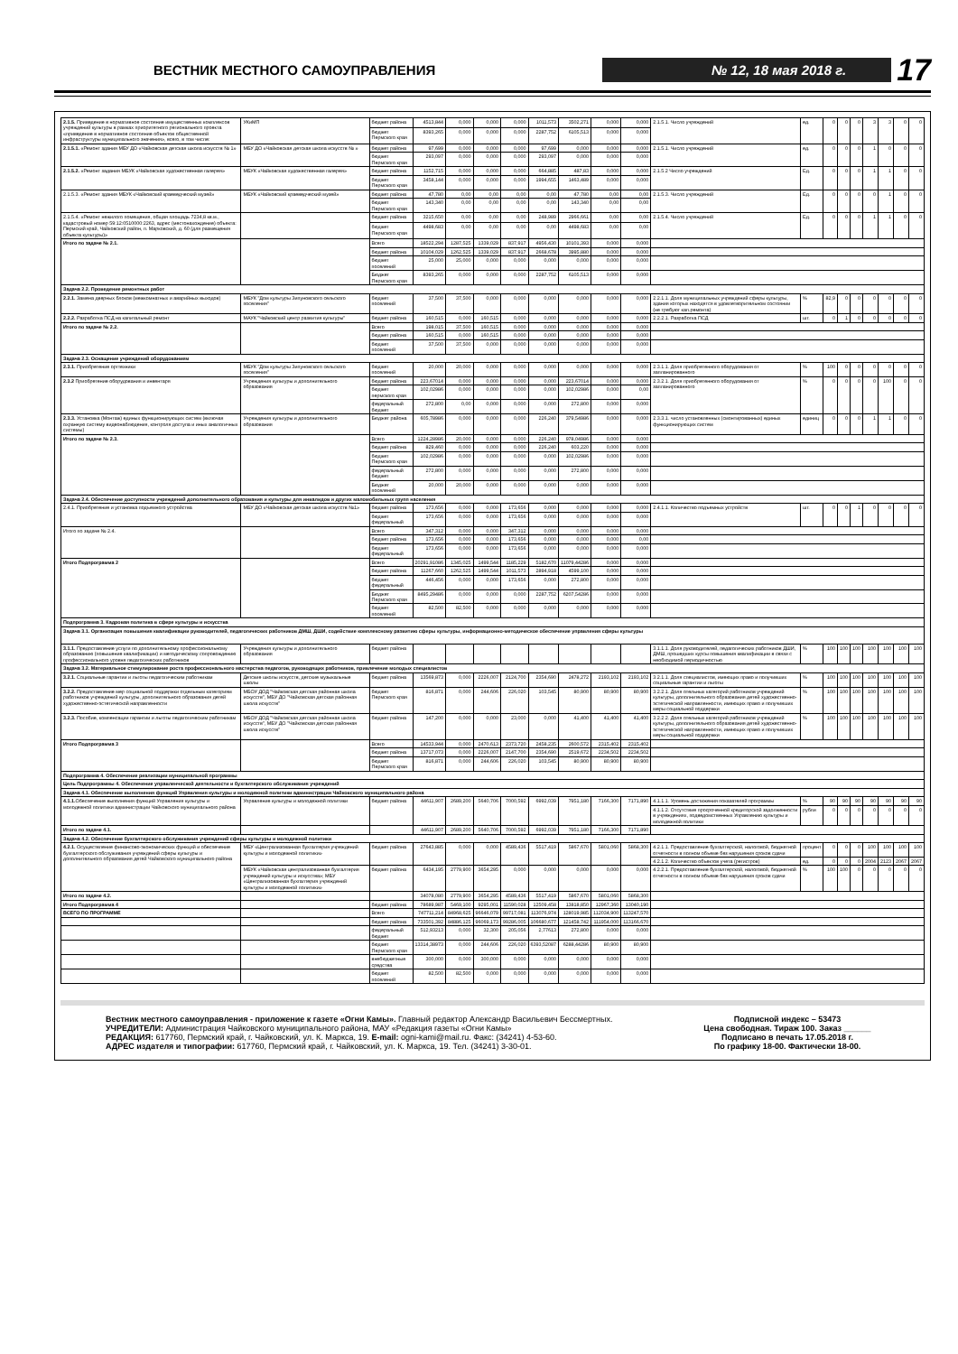ВЕСТНИК МЕСТНОГО САМОУПРАВЛЕНИЯ
№ 12, 18 мая 2018 г.
17
| 2.1.5. Приведение в нормативное состояние имущественных комплексов учреждений культуры в рамках приоритетного регионального проекта «приведение в нормативное состояние объектов общественной инфраструктуры муниципального значения», всего, в том числе: | УКиМП | бюджет района | 4513,844 | 0,000 | 0,000 | 0,000 | 1011,573 | 3502,271 | 0,000 | 0,000 | 2.1.5.1. Число учреждений | ед. | 0 | 0 | 0 | 3 | 3 | 0 | 0 |
| | | бюджет Пермского края | 8393,265 | 0,000 | 0,000 | 0,000 | 2287,752 | 6105,513 | 0,000 | 0,000 | | | | | | | | | |
| 2.1.5.1. «Ремонт здания МБУ ДО «Чайковская детская школа искусств № 1» | МБУ ДО «Чайковская детская школа искусств № » | бюджет района | 97,699 | 0,000 | 0,000 | 0,000 | 97,699 | 0,000 | 0,000 | 0,000 | 2.1.5.1. Число учреждений | ед. | 0 | 0 | 0 | 1 | 0 | 0 | 0 |
| | | бюджет Пермского края | 293,097 | 0,000 | 0,000 | 0,000 | 293,097 | 0,000 | 0,000 | 0,000 | | | | | | | | | |
| 2.1.5.2. «Ремонт задания МБУК «Чайковская художественная галерея» | МБУК «Чайковская художественная галерея» | бюджет района | 1152,715 | 0,000 | 0,000 | 0,000 | 664,885 | 487,83 | 0,000 | 0,000 | 2.1.5.2 Число учреждений | Ед. | 0 | 0 | 0 | 1 | 1 | 0 | 0 |
| | | бюджет Пермского края | 3458,144 | 0,000 | 0,000 | 0,000 | 1994,655 | 1463,489 | 0,000 | 0,000 | | | | | | | | | |
| 2.1.5.3. «Ремонт здания МБУК «Чайковский краеведческий музей» | МБУК «Чайковский краеведческий музей» | бюджет района | 47,780 | 0,00 | 0,00 | 0,00 | 0,00 | 47,780 | 0,00 | 0,00 | 2.1.5.3. Число учреждений | Ед. | 0 | 0 | 0 | 0 | 1 | 0 | 0 |
| | | бюджет Пермского края | 143,340 | 0,00 | 0,00 | 0,00 | 0,00 | 143,340 | 0,00 | 0,00 | | | | | | | | | |
| 2.1.5.4. «Ремонт нежилого помещения, общая площадь 7234,8 кв.м., кадастровый номер 59:12:0510000:2263, адрес (местонахождение) объекта: Пермский край, Чайковский район, п. Марковский, д. 60 (для размещения объекта культуры)» | | бюджет района | 3215,650 | 0,00 | 0,00 | 0,00 | 248,989 | 2966,661 | 0,00 | 0,00 | 2.1.5.4. Число учреждений | Ед. | 0 | 0 | 0 | 1 | 1 | 0 | 0 |
| | | бюджет Пермского края | 4498,683 | 0,00 | 0,00 | 0,00 | 0,00 | 4498,683 | 0,00 | 0,00 | | | | | | | | | |
| Итого по задаче № 2.1. | | Всего | 18522,294 | 1287,525 | 1339,029 | 837,917 | 4956,430 | 10101,393 | 0,000 | 0,000 | | | | | | | | | |
| | | бюджет района | 10104,029 | 1262,525 | 1339,029 | 837,917 | 2668,678 | 3995,880 | 0,000 | 0,000 | | | | | | | | | |
| | | бюджет поселений | 25,000 | 25,000 | 0,000 | 0,000 | 0,000 | 0,000 | 0,000 | 0,000 | | | | | | | | | |
| | | Бюджет Пермского края | 8393,265 | 0,000 | 0,000 | 0,000 | 2287,752 | 6105,513 | 0,000 | 0,000 | | | | | | | | | |
| Задача 2.2. Проведение ремонтных работ | | | | | | | | | | | | | | | | | | | |
| 2.2.1. Замена дверных блоков (межкомнатных и аварийных выходов) | МБУК "Дом культуры Зипуновского сельского поселения" | бюджет поселений | 37,500 | 37,500 | 0,000 | 0,000 | 0,000 | 0,000 | 0,000 | 0,000 | 2.2.1.1. Доля муниципальных учреждений сферы культуры, здания которых находятся в удовлетворительном состоянии (не требуют кап.ремонта) | % | 82,9 | 0 | 0 | 0 | 0 | 0 | 0 |
| 2.2.2. Разработка ПСД на капитальный ремонт | МАУК "Чайковский центр развития культуры" | бюджет района | 160,515 | 0,000 | 160,515 | 0,000 | 0,000 | 0,000 | 0,000 | 0,000 | 2.2.2.1. Разработка ПСД | шт. | 0 | 1 | 0 | 0 | 0 | 0 | 0 |
| Итого по задаче № 2.2. | | Всего | 198,015 | 37,500 | 160,515 | 0,000 | 0,000 | 0,000 | 0,000 | 0,000 | | | | | | | | | |
| | | бюджет района | 160,515 | 0,000 | 160,515 | 0,000 | 0,000 | 0,000 | 0,000 | 0,000 | | | | | | | | | |
| | | бюджет поселений | 37,500 | 37,500 | 0,000 | 0,000 | 0,000 | 0,000 | 0,000 | 0,000 | | | | | | | | | |
| Задача 2.3. Оснащение учреждений оборудованием | | | | | | | | | | | | | | | | | | | |
| 2.3.1. Приобретение оргтехники | МБУК "Дом культуры Зипуновского сельского поселения" | бюджет поселений | 20,000 | 20,000 | 0,000 | 0,000 | 0,000 | 0,000 | 0,000 | 0,000 | 2.3.1.1. Доля приобретенного оборудования от запланированного | % | 100 | 0 | 0 | 0 | 0 | 0 | 0 |
| 2.3.2 Приобретение оборудования и инвентаря | Учреждения культуры и дополнительного образования | бюджет района | 223,67014 | 0,000 | 0,000 | 0,000 | 0,000 | 223,67014 | 0,000 | 0,000 | 2.3.2.1. Доля приобретенного оборудования от запланированного | % | 0 | 0 | 0 | 0 | 100 | 0 | 0 |
| | | бюджет пермского края | 102,02986 | 0,000 | 0,000 | 0,000 | 0,000 | 102,02986 | 0,000 | 0,00 | | | | | | | | | |
| | | федеральный бюджет | 272,800 | 0,00 | 0,000 | 0,000 | 0,000 | 272,800 | 0,000 | 0,000 | | | | | | | | | |
| 2.3.3. Установка (Монтаж) единых функционирующих систем (включая охранную систему видеонаблюдения, контроля доступа и иных аналогичных системы) | Учреждения культуры и дополнительного образования | Бюджет района | 605,78986 | 0,000 | 0,000 | 0,000 | 226,240 | 379,54986 | 0,000 | 0,000 | 2.3.3.1. число установленных (смонтированных) единых функционирующих систем | единиц | 0 | 0 | 0 | 1 | 1 | 0 | 0 |
| Итого по задаче № 2.3. | | Всего | 1224,28986 | 20,000 | 0,000 | 0,000 | 226,240 | 978,04986 | 0,000 | 0,000 | | | | | | | | | |
| | | бюджет района | 829,460 | 0,000 | 0,000 | 0,000 | 226,240 | 603,220 | 0,000 | 0,000 | | | | | | | | | |
| | | бюджет Пермского края | 102,02986 | 0,000 | 0,000 | 0,000 | 0,000 | 102,02986 | 0,000 | 0,000 | | | | | | | | | |
| | | федеральный бюджет | 272,800 | 0,000 | 0,000 | 0,000 | 0,000 | 272,800 | 0,000 | 0,000 | | | | | | | | | |
| | | Бюджет поселений | 20,000 | 20,000 | 0,000 | 0,000 | 0,000 | 0,000 | 0,000 | 0,000 | | | | | | | | | |
| Задача 2.4. Обеспечение доступности учреждений дополнительного образования и культуры для инвалидов и других маломобильных групп населения | | | | | | | | | | | | | | | | | | | |
| 2.4.1. Приобретение и установка подъемного устройства | МБУ ДО «Чайковская детская школа искусств №1» | бюджет района | 173,656 | 0,000 | 0,000 | 173,656 | 0,000 | 0,000 | 0,000 | 0,000 | 2.4.1.1. Количество подъемных устройств | шт. | 0 | 0 | 1 | 0 | 0 | 0 | 0 |
| | | бюджет федеральный | 173,656 | 0,000 | 0,000 | 173,656 | 0,000 | 0,000 | 0,000 | 0,000 | | | | | | | | | |
| Итого по задаче № 2.4. | | Всего | 347,312 | 0,000 | 0,000 | 347,312 | 0,000 | 0,000 | 0,000 | 0,000 | | | | | | | | | |
| | | бюджет района | 173,656 | 0,000 | 0,000 | 173,656 | 0,000 | 0,000 | 0,000 | 0,00 | | | | | | | | | |
| | | бюджет федеральный | 173,656 | 0,000 | 0,000 | 173,656 | 0,000 | 0,000 | 0,000 | 0,000 | | | | | | | | | |
| Итого Подпрограмма 2 | | Всего | 20291,91086 | 1345,025 | 1499,544 | 1185,229 | 5182,670 | 11079,44286 | 0,000 | 0,000 | | | | | | | | | |
| | | бюджет района | 11267,660 | 1262,525 | 1499,544 | 1011,573 | 2894,918 | 4599,100 | 0,000 | 0,000 | | | | | | | | | |
| | | бюджет федеральный | 446,456 | 0,000 | 0,000 | 173,656 | 0,000 | 272,800 | 0,000 | 0,000 | | | | | | | | | |
| | | Бюджет Пермского края | 8495,29486 | 0,000 | 0,000 | 0,000 | 2287,752 | 6207,54286 | 0,000 | 0,000 | | | | | | | | | |
| | | бюджет поселений | 82,500 | 82,500 | 0,000 | 0,000 | 0,000 | 0,000 | 0,000 | 0,000 | | | | | | | | | |
| Подпрограмма 3. Кадровая политика в сфере культуры и искусства | | | | | | | | | | | | | | | | | | | |
| Задача 3.1. Организация повышения квалификации руководителей, педагогических работников ДМШ, ДШИ, содействие комплексному развитию сферы культуры, информационно-методическое обеспечение управления сферы культуры | | | | | | | | | | | | | | | | | | | |
| 3.1.1. Предоставление услуги по дополнительному профессиональному образованию (повышение квалификации) и методическому сопровождению профессионального уровня педагогических работников | Учреждения культуры и дополнительного образования | бюджет района | | | | | | | | | 3.1.1.1. Доля руководителей, педагогических работников ДШИ, ДМШ, прошедших курсы повышения квалификации в связи с необходимой периодичностью | % | 100 | 100 | 100 | 100 | 100 | 100 | 100 |
| Задача 3.2. Материальное стимулирование роста профессионального мастерства педагогов, руководящих работников, привлечение молодых специалистов | | | | | | | | | | | | | | | | | | | |
| 3.2.1. Социальные гарантии и льготы педагогическим работникам | Детские школы искусств, детские музыкальные школы | бюджет района | 13569,873 | 0,000 | 2226,007 | 2124,700 | 2354,690 | 2478,272 | 2193,102 | 2193,102 | 3.2.1.1. Доля специалистов, имеющих право и получивших социальные гарантии и льготы | % | 100 | 100 | 100 | 100 | 100 | 100 | 100 |
| 3.2.2. Предоставление мер социальной поддержки отдельным категориям работников учреждений культуры, дополнительного образования детей художественно-эстетической направленности | МБОУ ДОД "Чайковская детская районная школа искусств", МБУ ДО "Чайковская детская районная школа искусств" | бюджет Пермского края | 816,871 | 0,000 | 244,606 | 226,020 | 103,545 | 80,900 | 80,900 | 80,900 | 3.2.2.1. Доля отельных категорий работников учреждений культуры, дополнительного образования детей художественно-эстетической направленности, имеющих право и получивших меры социальной поддержки | % | 100 | 100 | 100 | 100 | 100 | 100 | 100 |
| 3.2.3. Пособие, компенсации гарантии и льготы педагогическим работникам | МБОУ ДОД "Чайковская детская районная школа искусств", МБУ ДО "Чайковская детская районная школа искусств" | бюджет района | 147,200 | 0,000 | 0,000 | 23,000 | 0,000 | 41,400 | 41,400 | 41,400 | 3.2.2.2. Доля отельных категорий работников учреждений культуры, дополнительного образования детей художественно-эстетической направленности, имеющих право и получивших меры социальной поддержки | % | 100 | 100 | 100 | 100 | 100 | 100 | 100 |
| Итого Подпрограмма 3 | | Всего | 14533,944 | 0,000 | 2470,613 | 2373,720 | 2458,235 | 2600,572 | 2315,402 | 2315,402 | | | | | | | | | |
| | | бюджет района | 13717,073 | 0,000 | 2226,007 | 2147,700 | 2354,690 | 2519,672 | 2234,502 | 2234,502 | | | | | | | | | |
| | | бюджет Пермского края | 816,871 | 0,000 | 244,606 | 226,020 | 103,545 | 80,900 | 80,900 | 80,900 | | | | | | | | | |
| Подпрограмма 4. Обеспечение реализации муниципальной программы | | | | | | | | | | | | | | | | | | | |
| Цель Подпрограммы 4. Обеспечение управленческой деятельности и бухгалтерского обслуживания учреждений | | | | | | | | | | | | | | | | | | | |
| Задача 4.1. Обеспечение выполнения функций Управления культуры и молодежной политики администрации Чайковского муниципального района | | | | | | | | | | | | | | | | | | | |
| 4.1.1. Обеспечение выполнения функций Управления культуры и молодежной политики администрации Чайковского муниципального района | Управление культуры и молодежной политики | бюджет района | 44611,907 | 2689,200 | 5640,706 | 7000,592 | 6992,039 | 7951,180 | 7166,300 | 7171,890 | 4.1.1.1. Уровень достижения показателей программы | % | 90 | 90 | 90 | 90 | 90 | 90 | 90 |
| | | | | | | | | | | | 4.1.1.2. Отсутствие просроченной кредиторской задолженности в учреждениях, подведомственных Управлению культуры и молодежной политики | рубли | 0 | 0 | 0 | 0 | 0 | 0 | 0 |
| Итого по задаче 4.1. | | | 44611,907 | 2689,200 | 5640,706 | 7000,592 | 6992,039 | 7951,180 | 7166,300 | 7171,890 | | | | | | | | | |
| Задача 4.2. Обеспечение бухгалтерского обслуживания учреждений сферы культуры и молодежной политики | | | | | | | | | | | | | | | | | | | |
| 4.2.1. Осуществление финансово-экономических функций и обеспечение бухгалтерского обслуживания учреждений сферы культуры и дополнительного образования детей Чайковского муниципального района | МБУ «Централизованная бухгалтерия учреждений культуры и молодежной политики» | бюджет района | 27643,885 | 0,000 | 0,000 | 4589,436 | 5517,419 | 5867,670 | 5801,060 | 5868,300 | 4.2.1.1. Предоставление бухгалтерской, налоговой, бюджетной отчетности в полном объеме без нарушения сроков сдачи | процент | 0 | 0 | 0 | 100 | 100 | 100 | 100 |
| | | | | | | | | | | | 4.2.1.2. Количество объектов учета (регистров) | ед. | 0 | 0 | 0 | 2004 | 2123 | 2067 | 2067 |
| | МБУК «Чайковская централизованная бухгалтерия учреждений культуры и искусства»; МБУ «Централизованная бухгалтерия учреждений культуры и молодежной политики» | бюджет района | 6434,195 | 2779,900 | 3654,295 | 0,000 | 0,000 | 0,000 | 0,000 | 0,000 | 4.2.2.1. Предоставление бухгалтерской, налоговой, бюджетной отчетности в полном объеме без нарушения сроков сдачи | % | 100 | 100 | 0 | 0 | 0 | 0 | 0 |
| Итого по задаче 4.2. | | | 34078,080 | 2779,900 | 3654,295 | 4589,436 | 5517,419 | 5867,670 | 5801,060 | 5868,300 | | | | | | | | | |
| Итого Подпрограмма 4 | | бюджет района | 78689,987 | 5469,100 | 9295,001 | 11590,028 | 12509,458 | 13818,850 | 12967,360 | 13040,190 | | | | | | | | | |
| ВСЕГО ПО ПРОГРАММЕ | | Всего | 747711,214 | 84968,625 | 96646,079 | 99717,081 | 113076,974 | 128019,985 | 112034,900 | 113247,570 | | | | | | | | | |
| | | бюджет района | 733501,392 | 84886,125 | 96069,173 | 99286,005 | 106680,677 | 121458,742 | 111954,000 | 113166,670 | | | | | | | | | |
| | | федеральный бюджет | 512,93213 | 0,000 | 32,300 | 205,056 | 2,77613 | 272,800 | 0,000 | 0,000 | | | | | | | | | |
| | | бюджет Пермского края | 13314,38973 | 0,000 | 244,606 | 226,020 | 6393,52087 | 6288,44286 | 80,900 | 80,900 | | | | | | | | | |
| | | внебюджетные средства | 300,000 | 0,000 | 300,000 | 0,000 | 0,000 | 0,000 | 0,000 | 0,000 | | | | | | | | | |
| | | бюджет поселений | 82,500 | 82,500 | 0,000 | 0,000 | 0,000 | 0,000 | 0,000 | 0,000 | | | | | | | | | |
Вестник местного самоуправления - приложение к газете «Огни Камы». Главный редактор Александр Васильевич Бессмертных.
УЧРЕДИТЕЛИ: Администрация Чайковского муниципального района, МАУ «Редакция газеты «Огни Камы»
РЕДАКЦИЯ: 617760, Пермский край, г. Чайковский, ул. К. Маркса, 19. E-mail: ogni-kami@mail.ru. Факс: (34241) 4-53-60.
АДРЕС издателя и типографии: 617760, Пермский край, г. Чайковский, ул. К. Маркса, 19. Тел. (34241) 3-30-01.
Подписной индекс – 53473
Цена свободная. Тираж 100. Заказ ______
Подписано в печать 17.05.2018 г.
По графику 18-00. Фактически 18-00.